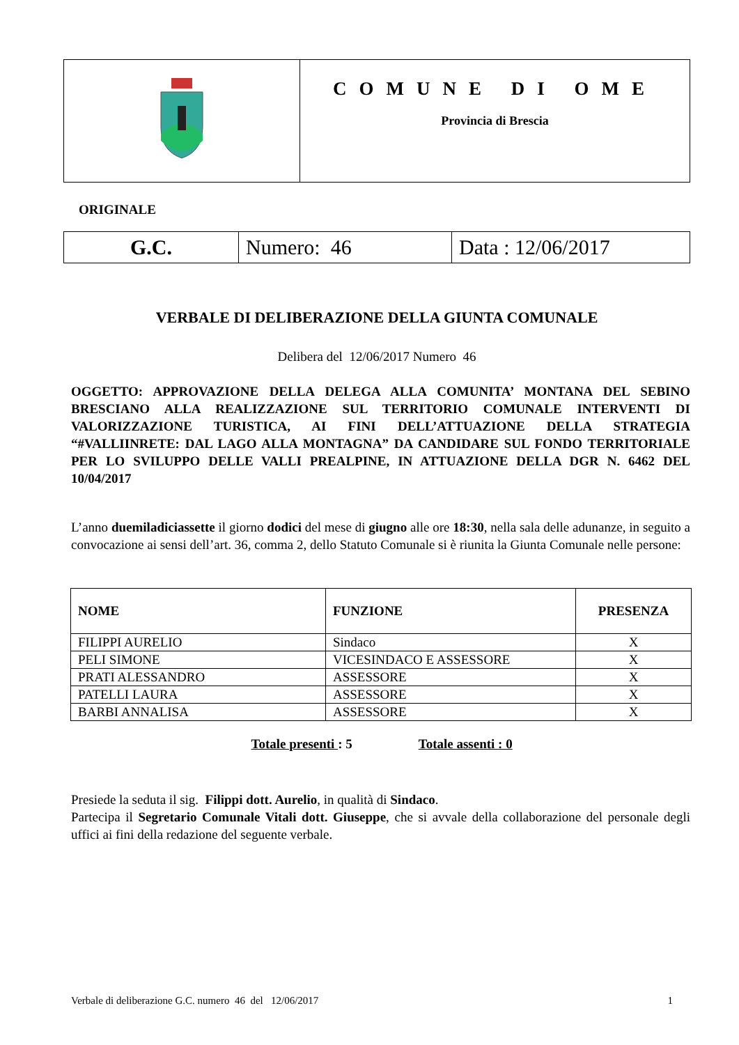| | COMUNE DI OME Provincia di Brescia |
ORIGINALE
| G.C. | Numero: 46 | Data : 12/06/2017 |
VERBALE DI DELIBERAZIONE DELLA GIUNTA COMUNALE
Delibera del 12/06/2017 Numero 46
OGGETTO: APPROVAZIONE DELLA DELEGA ALLA COMUNITA’ MONTANA DEL SEBINO BRESCIANO ALLA REALIZZAZIONE SUL TERRITORIO COMUNALE INTERVENTI DI VALORIZZAZIONE TURISTICA, AI FINI DELL’ATTUAZIONE DELLA STRATEGIA “#VALLIINRETE: DAL LAGO ALLA MONTAGNA” DA CANDIDARE SUL FONDO TERRITORIALE PER LO SVILUPPO DELLE VALLI PREALPINE, IN ATTUAZIONE DELLA DGR N. 6462 DEL 10/04/2017
L’anno duemiladiciassette il giorno dodici del mese di giugno alle ore 18:30, nella sala delle adunanze, in seguito a convocazione ai sensi dell’art. 36, comma 2, dello Statuto Comunale si è riunita la Giunta Comunale nelle persone:
| NOME | FUNZIONE | PRESENZA |
| --- | --- | --- |
| FILIPPI AURELIO | Sindaco | X |
| PELI SIMONE | VICESINDACO E ASSESSORE | X |
| PRATI ALESSANDRO | ASSESSORE | X |
| PATELLI LAURA | ASSESSORE | X |
| BARBI ANNALISA | ASSESSORE | X |
Totale presenti : 5 Totale assenti : 0
Presiede la seduta il sig. Filippi dott. Aurelio, in qualità di Sindaco.
Partecipa il Segretario Comunale Vitali dott. Giuseppe, che si avvale della collaborazione del personale degli uffici ai fini della redazione del seguente verbale.
Verbale di deliberazione G.C. numero 46 del 12/06/2017 1